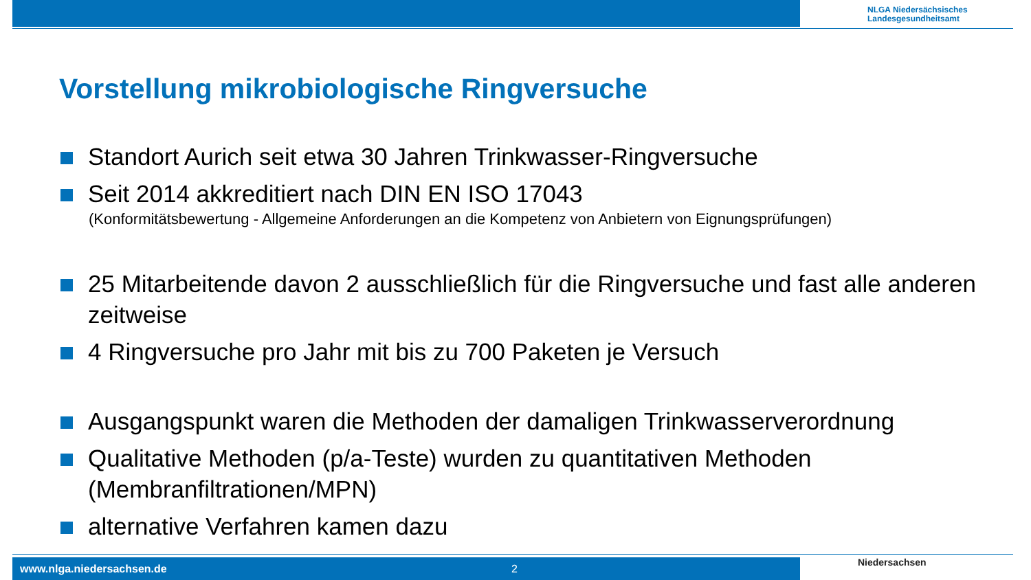NLGA Niedersächsisches
Landesgesundheitsamt
Vorstellung mikrobiologische Ringversuche
Standort Aurich seit etwa 30 Jahren Trinkwasser-Ringversuche
Seit 2014 akkreditiert nach DIN EN ISO 17043
(Konformitätsbewertung - Allgemeine Anforderungen an die Kompetenz von Anbietern von Eignungsprüfungen)
25 Mitarbeitende davon 2 ausschließlich für die Ringversuche und fast alle anderen zeitweise
4 Ringversuche pro Jahr mit bis zu 700 Paketen je Versuch
Ausgangspunkt waren die Methoden der damaligen Trinkwasserverordnung
Qualitative Methoden (p/a-Teste) wurden zu quantitativen Methoden (Membranfiltrationen/MPN)
alternative Verfahren kamen dazu
www.nlga.niedersachsen.de 2 Niedersachsen